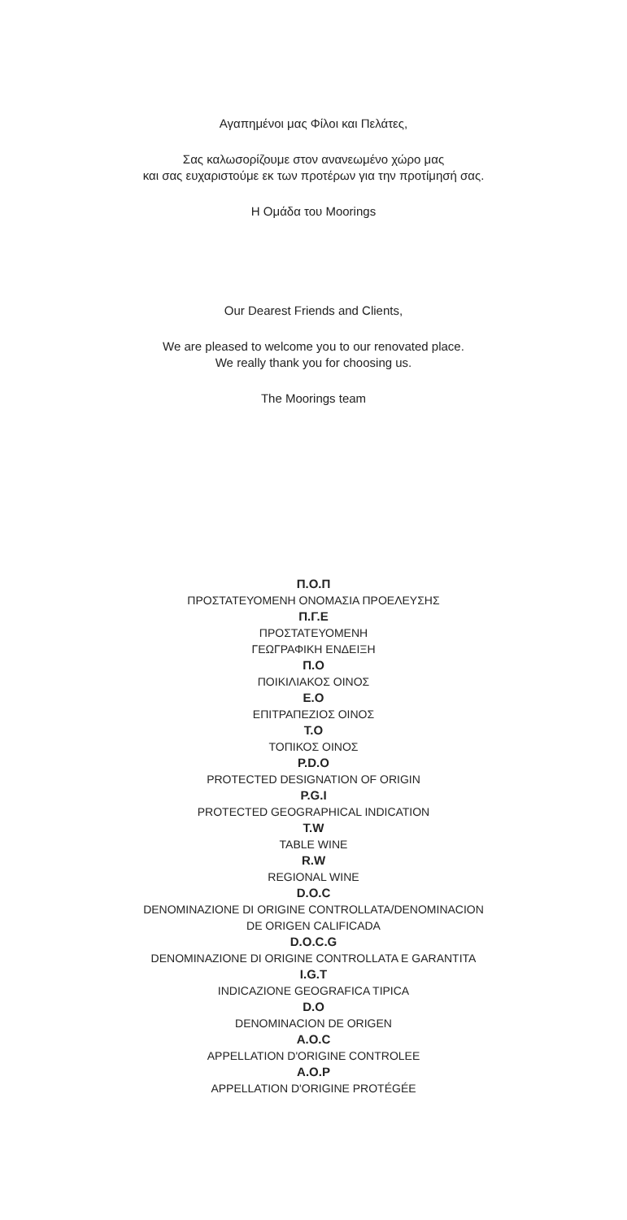Αγαπημένοι μας Φίλοι και Πελάτες,
Σας καλωσορίζουμε στον ανανεωμένο χώρο μας
και σας ευχαριστούμε εκ των προτέρων για την προτίμησή σας.
Η Ομάδα του Moorings
Our Dearest Friends and Clients,
We are pleased to welcome you to our renovated place.
We really thank you for choosing us.
The Moorings team
Π.Ο.Π
ΠΡΟΣΤΑΤΕΥΟΜΕΝΗ ΟΝΟΜΑΣΙΑ ΠΡΟΕΛΕΥΣΗΣ
Π.Γ.Ε
ΠΡΟΣΤΑΤΕΥΟΜΕΝΗ
ΓΕΩΓΡΑΦΙΚΗ ΕΝΔΕΙΞΗ
Π.Ο
ΠΟΙΚΙΛΙΑΚΟΣ ΟΙΝΟΣ
Ε.Ο
ΕΠΙΤΡΑΠΕΖΙΟΣ ΟΙΝΟΣ
Τ.Ο
ΤΟΠΙΚΟΣ ΟΙΝΟΣ
P.D.O
PROTECTED DESIGNATION OF ORIGIN
P.G.I
PROTECTED GEOGRAPHICAL INDICATION
T.W
TABLE WINE
R.W
REGIONAL WINE
D.O.C
DENOMINAZIONE DI ORIGINE CONTROLLATA/DENOMINACION
DE ORIGEN CALIFICADA
D.O.C.G
DENOMINAZIONE DI ORIGINE CONTROLLATA E GARANTITA
I.G.T
INDICAZIONE GEOGRAFICA TIPICA
D.O
DENOMINACION DE ORIGEN
A.O.C
APPELLATION D'ORIGINE CONTROLEE
A.O.P
APPELLATION D'ORIGINE PROTÉGÉE